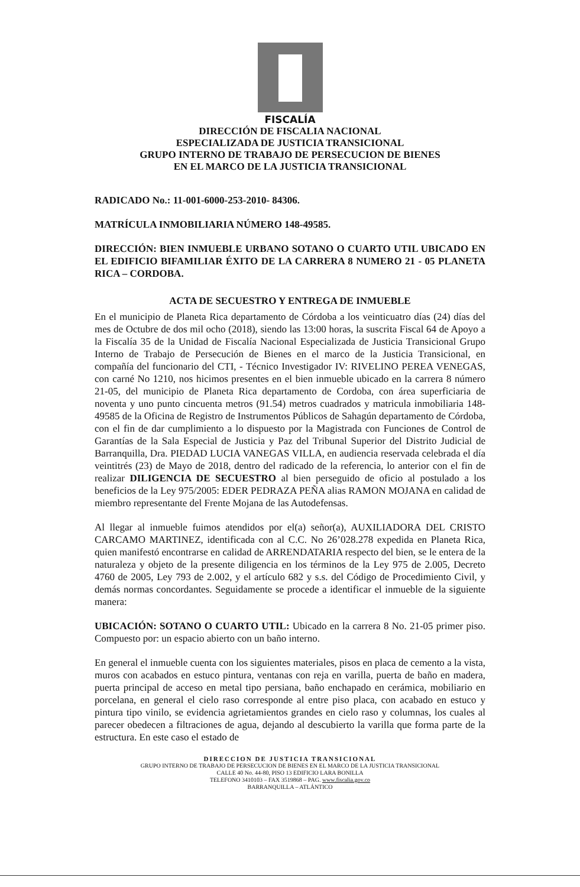FISCALÍA
DIRECCIÓN DE FISCALIA NACIONAL
ESPECIALIZADA DE JUSTICIA TRANSICIONAL
GRUPO INTERNO DE TRABAJO DE PERSECUCION DE BIENES
EN EL MARCO DE LA JUSTICIA TRANSICIONAL
RADICADO No.: 11-001-6000-253-2010- 84306.
MATRÍCULA INMOBILIARIA NÚMERO 148-49585.
DIRECCIÓN: BIEN INMUEBLE URBANO SOTANO O CUARTO UTIL UBICADO EN EL EDIFICIO BIFAMILIAR ÉXITO DE LA CARRERA 8 NUMERO 21 - 05 PLANETA RICA – CORDOBA.
ACTA DE SECUESTRO Y ENTREGA DE INMUEBLE
En el municipio de Planeta Rica departamento de Córdoba a los veinticuatro días (24) días del mes de Octubre de dos mil ocho (2018), siendo las 13:00 horas, la suscrita Fiscal 64 de Apoyo a la Fiscalía 35 de la Unidad de Fiscalía Nacional Especializada de Justicia Transicional Grupo Interno de Trabajo de Persecución de Bienes en el marco de la Justicia Transicional, en compañía del funcionario del CTI, - Técnico Investigador IV: RIVELINO PEREA VENEGAS, con carné No 1210, nos hicimos presentes en el bien inmueble ubicado en la carrera 8 número 21-05, del municipio de Planeta Rica departamento de Cordoba, con área superficiaria de noventa y uno punto cincuenta metros (91.54) metros cuadrados y matricula inmobiliaria 148-49585 de la Oficina de Registro de Instrumentos Públicos de Sahagún departamento de Córdoba, con el fin de dar cumplimiento a lo dispuesto por la Magistrada con Funciones de Control de Garantías de la Sala Especial de Justicia y Paz del Tribunal Superior del Distrito Judicial de Barranquilla, Dra. PIEDAD LUCIA VANEGAS VILLA, en audiencia reservada celebrada el día veintitrés (23) de Mayo de 2018, dentro del radicado de la referencia, lo anterior con el fin de realizar DILIGENCIA DE SECUESTRO al bien perseguido de oficio al postulado a los beneficios de la Ley 975/2005: EDER PEDRAZA PEÑA alias RAMON MOJANA en calidad de miembro representante del Frente Mojana de las Autodefensas.
Al llegar al inmueble fuimos atendidos por el(a) señor(a), AUXILIADORA DEL CRISTO CARCAMO MARTINEZ, identificada con al C.C. No 26’028.278 expedida en Planeta Rica, quien manifestó encontrarse en calidad de ARRENDATARIA respecto del bien, se le entera de la naturaleza y objeto de la presente diligencia en los términos de la Ley 975 de 2.005, Decreto 4760 de 2005, Ley 793 de 2.002, y el artículo 682 y s.s. del Código de Procedimiento Civil, y demás normas concordantes. Seguidamente se procede a identificar el inmueble de la siguiente manera:
UBICACIÓN: SOTANO O CUARTO UTIL: Ubicado en la carrera 8 No. 21-05 primer piso. Compuesto por: un espacio abierto con un baño interno.
En general el inmueble cuenta con los siguientes materiales, pisos en placa de cemento a la vista, muros con acabados en estuco pintura, ventanas con reja en varilla, puerta de baño en madera, puerta principal de acceso en metal tipo persiana, baño enchapado en cerámica, mobiliario en porcelana, en general el cielo raso corresponde al entre piso placa, con acabado en estuco y pintura tipo vinilo, se evidencia agrietamientos grandes en cielo raso y columnas, los cuales al parecer obedecen a filtraciones de agua, dejando al descubierto la varilla que forma parte de la estructura. En este caso el estado de
DIRECCION DE JUSTICIA TRANSICIONAL
GRUPO INTERNO DE TRABAJO DE PERSECUCION DE BIENES EN EL MARCO DE LA JUSTICIA TRANSICIONAL
CALLE 40 No. 44-80, PISO 13 EDIFICIO LARA BONILLA
TELEFONO 3410103 – FAX 3519868 – PAG. www.fiscalia.gov.co
BARRANQUILLA – ATLÁNTICO